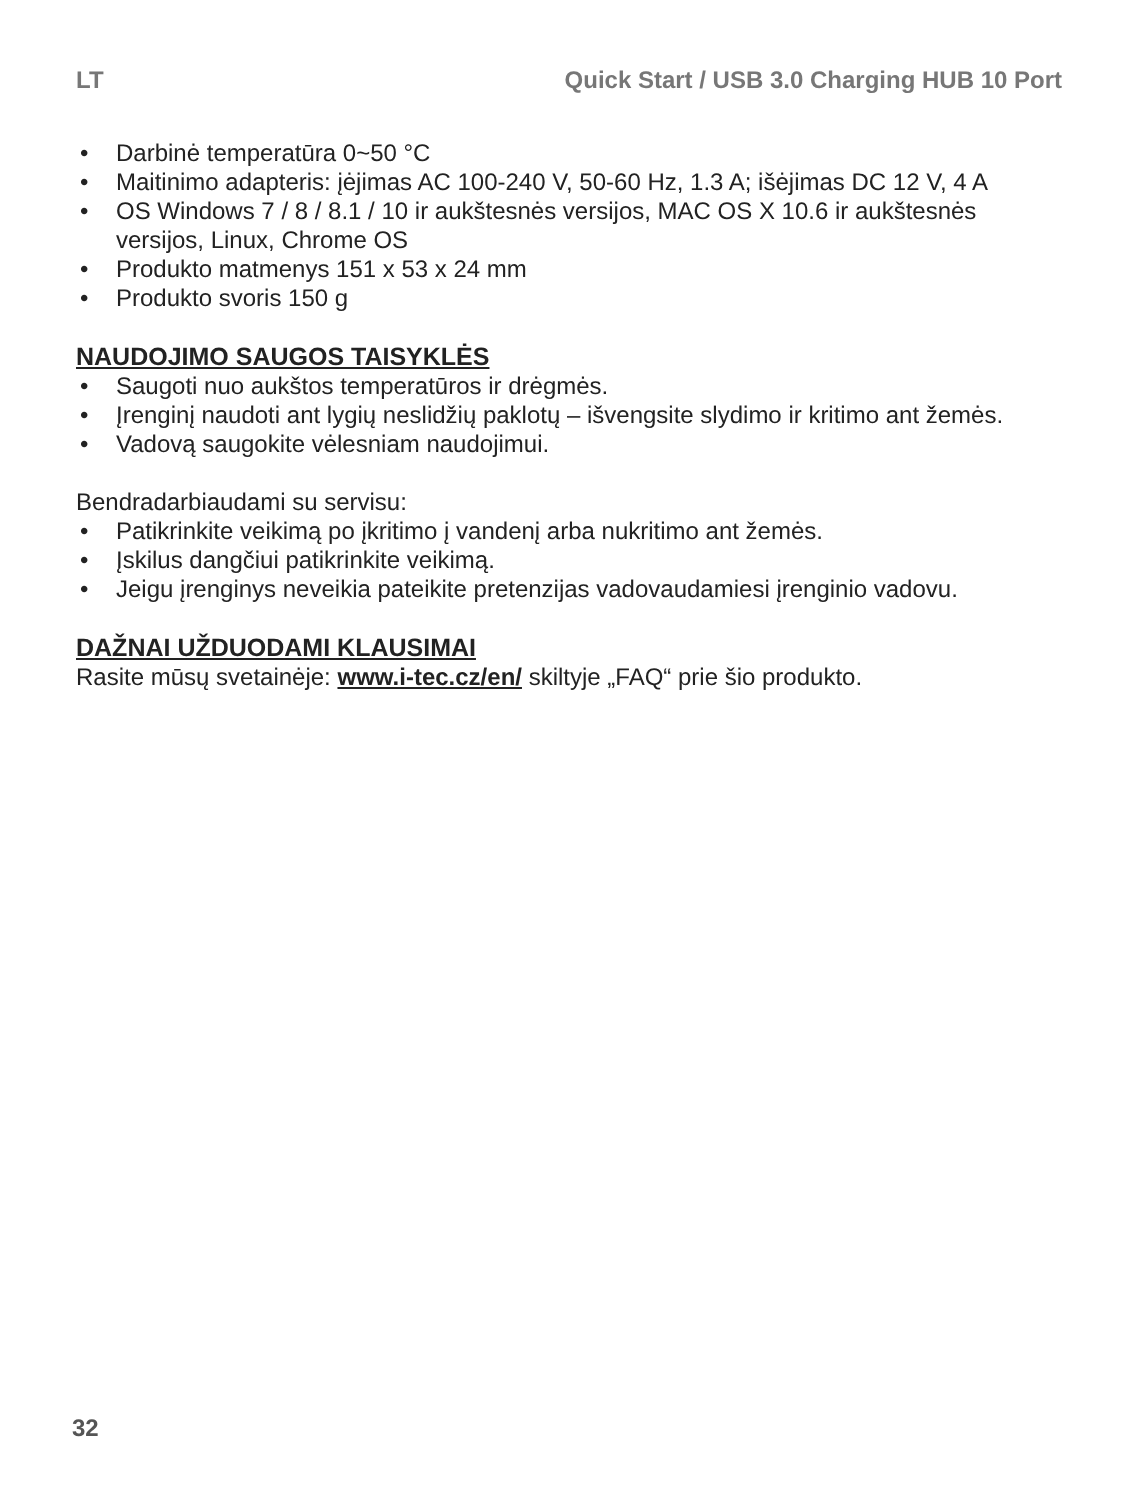LT Quick Start / USB 3.0 Charging HUB 10 Port
• Darbinė temperatūra 0~50 °C
• Maitinimo adapteris: įėjimas AC 100-240 V, 50-60 Hz, 1.3 A; išėjimas DC 12 V, 4 A
• OS Windows 7 / 8 / 8.1 / 10 ir aukštesnės versijos, MAC OS X 10.6 ir aukštesnės versijos, Linux, Chrome OS
• Produkto matmenys 151 x 53 x 24 mm
• Produkto svoris 150 g
NAUDOJIMO SAUGOS TAISYKLĖS
• Saugoti nuo aukštos temperatūros ir drėgmės.
• Įrenginį naudoti ant lygių neslidžių paklotų – išvengsite slydimo ir kritimo ant žemės.
• Vadovą saugokite vėlesniam naudojimui.
Bendradarbiaudami su servisu:
• Patikrinkite veikimą po įkritimo į vandenį arba nukritimo ant žemės.
• Įskilus dangčiui patikrinkite veikimą.
• Jeigu įrenginys neveikia pateikite pretenzijas vadovaudamiesi įrenginio vadovu.
DAŽNAI UŽDUODAMI KLAUSIMAI
Rasite mūsų svetainėje: www.i-tec.cz/en/ skiltyje „FAQ“ prie šio produkto.
32